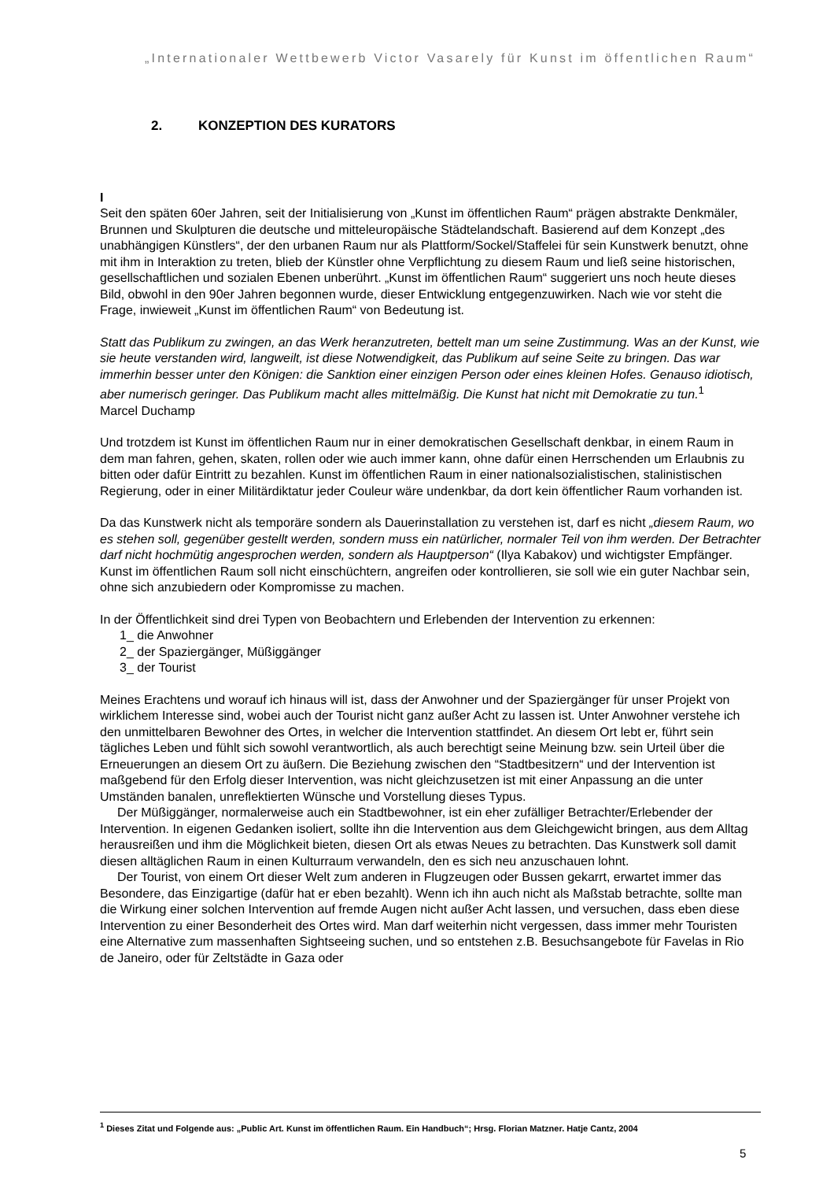„Internationaler Wettbewerb Victor Vasarely für Kunst im öffentlichen Raum“
2. KONZEPTION DES KURATORS
I
Seit den späten 60er Jahren, seit der Initialisierung von „Kunst im öffentlichen Raum“ prägen abstrakte Denkmäler, Brunnen und Skulpturen die deutsche und mitteleuropäische Städtelandschaft. Basierend auf dem Konzept „des unabhängigen Künstlers“, der den urbanen Raum nur als Plattform/Sockel/Staffelei für sein Kunstwerk benutzt, ohne mit ihm in Interaktion zu treten, blieb der Künstler ohne Verpflichtung zu diesem Raum und ließ seine historischen, gesellschaftlichen und sozialen Ebenen unberührt. „Kunst im öffentlichen Raum“ suggeriert uns noch heute dieses Bild, obwohl in den 90er Jahren begonnen wurde, dieser Entwicklung entgegenzuwirken. Nach wie vor steht die Frage, inwieweit „Kunst im öffentlichen Raum“ von Bedeutung ist.
Statt das Publikum zu zwingen, an das Werk heranzutreten, bettelt man um seine Zustimmung. Was an der Kunst, wie sie heute verstanden wird, langweilt, ist diese Notwendigkeit, das Publikum auf seine Seite zu bringen. Das war immerhin besser unter den Königen: die Sanktion einer einzigen Person oder eines kleinen Hofes. Genauso idiotisch, aber numerisch geringer. Das Publikum macht alles mittelmäßig. Die Kunst hat nicht mit Demokratie zu tun.<sup>1</sup>
Marcel Duchamp
Und trotzdem ist Kunst im öffentlichen Raum nur in einer demokratischen Gesellschaft denkbar, in einem Raum in dem man fahren, gehen, skaten, rollen oder wie auch immer kann, ohne dafür einen Herrschenden um Erlaubnis zu bitten oder dafür Eintritt zu bezahlen. Kunst im öffentlichen Raum in einer nationalsozialistischen, stalinistischen Regierung, oder in einer Militärdiktatur jeder Couleur wäre undenkbar, da dort kein öffentlicher Raum vorhanden ist.
Da das Kunstwerk nicht als temporäre sondern als Dauerinstallation zu verstehen ist, darf es nicht „diesem Raum, wo es stehen soll, gegenüber gestellt werden, sondern muss ein natürlicher, normaler Teil von ihm werden. Der Betrachter darf nicht hochmütig angesprochen werden, sondern als Hauptperson“ (Ilya Kabakov) und wichtigster Empfänger. Kunst im öffentlichen Raum soll nicht einschüchtern, angreifen oder kontrollieren, sie soll wie ein guter Nachbar sein, ohne sich anzubiedern oder Kompromisse zu machen.
In der Öffentlichkeit sind drei Typen von Beobachtern und Erlebenden der Intervention zu erkennen:
1_ die Anwohner
2_ der Spaziergänger, Müßiggänger
3_ der Tourist
Meines Erachtens und worauf ich hinaus will ist, dass der Anwohner und der Spaziergänger für unser Projekt von wirklichem Interesse sind, wobei auch der Tourist nicht ganz außer Acht zu lassen ist. Unter Anwohner verstehe ich den unmittelbaren Bewohner des Ortes, in welcher die Intervention stattfindet. An diesem Ort lebt er, führt sein tägliches Leben und fühlt sich sowohl verantwortlich, als auch berechtigt seine Meinung bzw. sein Urteil über die Erneuerungen an diesem Ort zu äußern. Die Beziehung zwischen den “Stadtbesitzern“ und der Intervention ist maßgebend für den Erfolg dieser Intervention, was nicht gleichzusetzen ist mit einer Anpassung an die unter Umständen banalen, unreflektierten Wünsche und Vorstellung dieses Typus.
Der Müßiggänger, normalerweise auch ein Stadtbewohner, ist ein eher zufälliger Betrachter/Erlebender der Intervention. In eigenen Gedanken isoliert, sollte ihn die Intervention aus dem Gleichgewicht bringen, aus dem Alltag herausreißen und ihm die Möglichkeit bieten, diesen Ort als etwas Neues zu betrachten. Das Kunstwerk soll damit diesen alltäglichen Raum in einen Kulturraum verwandeln, den es sich neu anzuschauen lohnt.
Der Tourist, von einem Ort dieser Welt zum anderen in Flugzeugen oder Bussen gekarrt, erwartet immer das Besondere, das Einzigartige (dafür hat er eben bezahlt). Wenn ich ihn auch nicht als Maßstab betrachte, sollte man die Wirkung einer solchen Intervention auf fremde Augen nicht außer Acht lassen, und versuchen, dass eben diese Intervention zu einer Besonderheit des Ortes wird. Man darf weiterhin nicht vergessen, dass immer mehr Touristen eine Alternative zum massenhaften Sightseeing suchen, und so entstehen z.B. Besuchsangebote für Favelas in Rio de Janeiro, oder für Zeltstädte in Gaza oder
<sup>1</sup> Dieses Zitat und Folgende aus: „Public Art. Kunst im öffentlichen Raum. Ein Handbuch“; Hrsg. Florian Matzner. Hatje Cantz, 2004
5